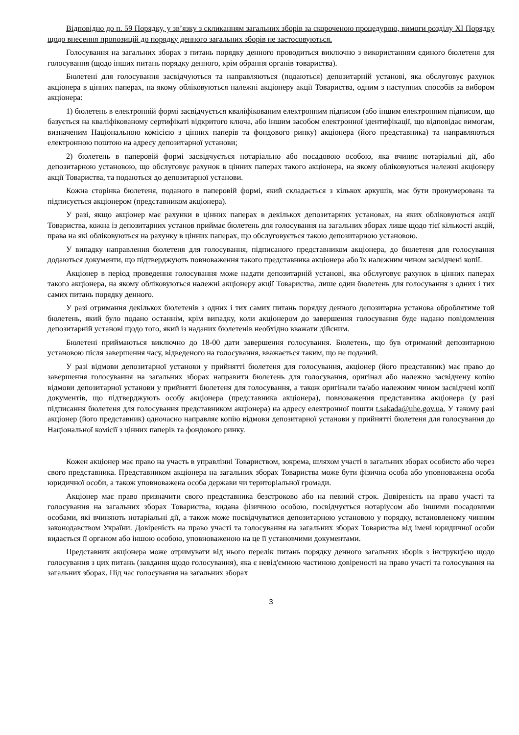Відповідно до п. 59 Порядку, у зв’язку з скликанням загальних зборів за скороченою процедурою, вимоги розділу XI Порядку щодо внесення пропозицій до порядку денного загальних зборів не застосовуються.
Голосування на загальних зборах з питань порядку денного проводиться виключно з використанням єдиного бюлетеня для голосування (щодо інших питань порядку денного, крім обрання органів товариства).
Бюлетені для голосування засвідчуються та направляються (подаються) депозитарній установі, яка обслуговує рахунок акціонера в цінних паперах, на якому обліковуються належні акціонеру акції Товариства, одним з наступних способів за вибором акціонера:
1) бюлетень в електронній формі засвідчується кваліфікованим електронним підписом (або іншим електронним підписом, що базується на кваліфікованому сертифікаті відкритого ключа, або іншим засобом електронної ідентифікації, що відповідає вимогам, визначеним Національною комісією з цінних паперів та фондового ринку) акціонера (його представника) та направляються електронною поштою на адресу депозитарної установи;
2) бюлетень в паперовій формі засвідчується нотаріально або посадовою особою, яка вчиняє нотаріальні дії, або депозитарною установою, що обслуговує рахунок в цінних паперах такого акціонера, на якому обліковуються належні акціонеру акції Товариства, та подаються до депозитарної установи.
Кожна сторінка бюлетеня, поданого в паперовій формі, який складається з кількох аркушів, має бути пронумерована та підписується акціонером (представником акціонера).
У разі, якщо акціонер має рахунки в цінних паперах в декількох депозитарних установах, на яких обліковуються акції Товариства, кожна із депозитарних установ приймає бюлетень для голосування на загальних зборах лише щодо тієї кількості акцій, права на які обліковуються на рахунку в цінних паперах, що обслуговується такою депозитарною установою.
У випадку направлення бюлетеня для голосування, підписаного представником акціонера, до бюлетеня для голосування додаються документи, що підтверджують повноваження такого представника акціонера або їх належним чином засвідчені копії.
Акціонер в період проведення голосування може надати депозитарній установі, яка обслуговує рахунок в цінних паперах такого акціонера, на якому обліковуються належні акціонеру акції Товариства, лише один бюлетень для голосування з одних і тих самих питань порядку денного.
У разі отримання декількох бюлетенів з одних і тих самих питань порядку денного депозитарна установа оброблятиме той бюлетень, який було подано останнім, крім випадку, коли акціонером до завершення голосування буде надано повідомлення депозитарній установі щодо того, який із наданих бюлетенів необхідно вважати дійсним.
Бюлетені приймаються виключно до 18-00 дати завершення голосування. Бюлетень, що був отриманий депозитарною установою після завершення часу, відведеного на голосування, вважається таким, що не поданий.
У разі відмови депозитарної установи у прийнятті бюлетеня для голосування, акціонер (його представник) має право до завершення голосування на загальних зборах направити бюлетень для голосування, оригінал або належно засвідчену копію відмови депозитарної установи у прийнятті бюлетеня для голосування, а також оригінали та/або належним чином засвідчені копії документів, що підтверджують особу акціонера (представника акціонера), повноваження представника акціонера (у разі підписання бюлетеня для голосування представником акціонера) на адресу електронної пошти t.sakada@uhe.gov.ua. У такому разі акціонер (його представник) одночасно направляє копію відмови депозитарної установи у прийнятті бюлетеня для голосування до Національної комісії з цінних паперів та фондового ринку.
Кожен акціонер має право на участь в управлінні Товариством, зокрема, шляхом участі в загальних зборах особисто або через свого представника. Представником акціонера на загальних зборах Товариства може бути фізична особа або уповноважена особа юридичної особи, а також уповноважена особа держави чи територіальної громади.
Акціонер має право призначити свого представника безстроково або на певний строк. Довіреність на право участі та голосування на загальних зборах Товариства, видана фізичною особою, посвідчується нотаріусом або іншими посадовими особами, які вчиняють нотаріальні дії, а також може посвідчуватися депозитарною установою у порядку, встановленому чинним законодавством України. Довіреність на право участі та голосування на загальних зборах Товариства від імені юридичної особи видається її органом або іншою особою, уповноваженою на це її установчими документами.
Представник акціонера може отримувати від нього перелік питань порядку денного загальних зборів з інструкцією щодо голосування з цих питань (завдання щодо голосування), яка є невід'ємною частиною довіреності на право участі та голосування на загальних зборах. Під час голосування на загальних зборах
3